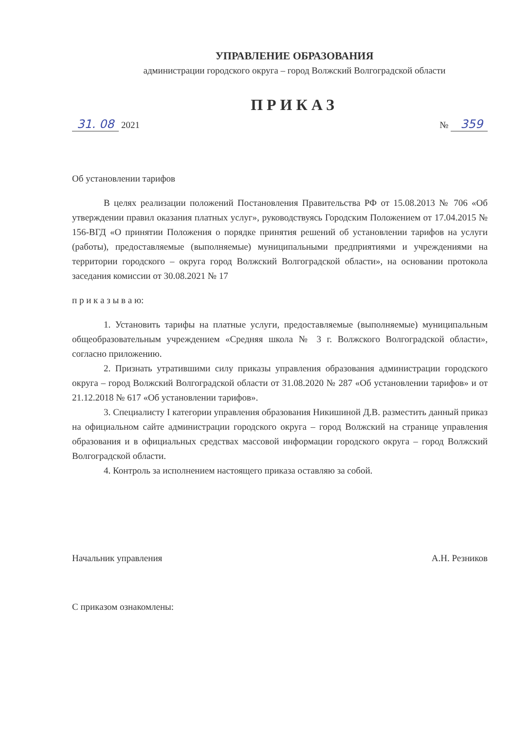УПРАВЛЕНИЕ ОБРАЗОВАНИЯ
администрации городского округа – город Волжский Волгоградской области
ПРИКАЗ
31. 08 2021
№ 359
Об установлении тарифов
В целях реализации положений Постановления Правительства РФ от 15.08.2013 № 706 «Об утверждении правил оказания платных услуг», руководствуясь Городским Положением от 17.04.2015 № 156-ВГД «О принятии Положения о порядке принятия решений об установлении тарифов на услуги (работы), предоставляемые (выполняемые) муниципальными предприятиями и учреждениями на территории городского – округа город Волжский Волгоградской области», на основании протокола заседания комиссии от 30.08.2021 № 17
п р и к а з ы в а ю:
1. Установить тарифы на платные услуги, предоставляемые (выполняемые) муниципальным общеобразовательным учреждением «Средняя школа № 3 г. Волжского Волгоградской области», согласно приложению.
2. Признать утратившими силу приказы управления образования администрации городского округа – город Волжский Волгоградской области от 31.08.2020 № 287 «Об установлении тарифов» и от 21.12.2018 № 617 «Об установлении тарифов».
3. Специалисту I категории управления образования Никишиной Д.В. разместить данный приказ на официальном сайте администрации городского округа – город Волжский на странице управления образования и в официальных средствах массовой информации городского округа – город Волжский Волгоградской области.
4. Контроль за исполнением настоящего приказа оставляю за собой.
Начальник управления А.Н. Резников
С приказом ознакомлены: